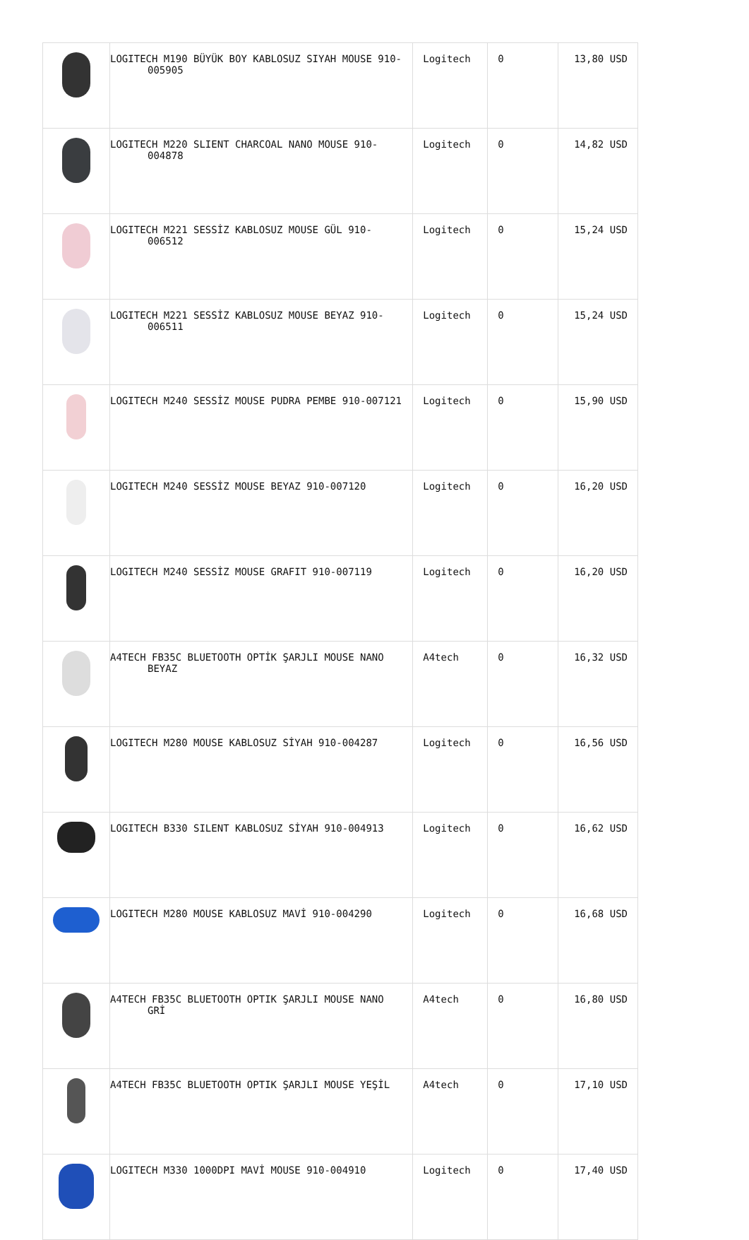| | LOGITECH M190 BÜYÜK BOY KABLOSUZ SIYAH MOUSE 910-005905 | Logitech | 0 | 13,80 USD |
| | LOGITECH M220 SLIENT CHARCOAL NANO MOUSE 910-004878 | Logitech | 0 | 14,82 USD |
| | LOGITECH M221 SESSİZ KABLOSUZ MOUSE GÜL 910-006512 | Logitech | 0 | 15,24 USD |
| | LOGITECH M221 SESSİZ KABLOSUZ MOUSE BEYAZ 910-006511 | Logitech | 0 | 15,24 USD |
| | LOGITECH M240 SESSİZ MOUSE PUDRA PEMBE 910-007121 | Logitech | 0 | 15,90 USD |
| | LOGITECH M240 SESSİZ MOUSE BEYAZ 910-007120 | Logitech | 0 | 16,20 USD |
| | LOGITECH M240 SESSİZ MOUSE GRAFIT 910-007119 | Logitech | 0 | 16,20 USD |
| | A4TECH FB35C BLUETOOTH OPTİK ŞARJLI MOUSE NANO BEYAZ | A4tech | 0 | 16,32 USD |
| | LOGITECH M280 MOUSE KABLOSUZ SİYAH 910-004287 | Logitech | 0 | 16,56 USD |
| | LOGITECH B330 SILENT KABLOSUZ SİYAH 910-004913 | Logitech | 0 | 16,62 USD |
| | LOGITECH M280 MOUSE KABLOSUZ MAVİ 910-004290 | Logitech | 0 | 16,68 USD |
| | A4TECH FB35C BLUETOOTH OPTIK ŞARJLI MOUSE NANO GRİ | A4tech | 0 | 16,80 USD |
| | A4TECH FB35C BLUETOOTH OPTIK ŞARJLI MOUSE YEŞİL | A4tech | 0 | 17,10 USD |
| | LOGITECH M330 1000DPI MAVİ MOUSE 910-004910 | Logitech | 0 | 17,40 USD |